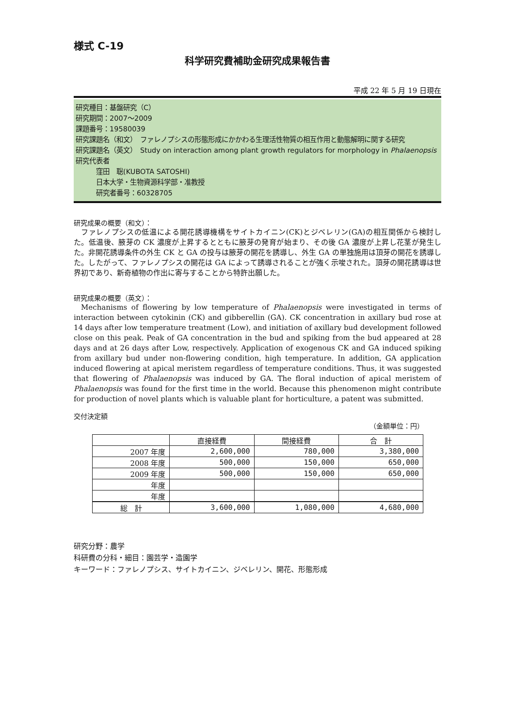様式 C-19
科学研究費補助金研究成果報告書
平成 22 年 5 月 19 日現在
研究種目：基盤研究（C）
研究期間：2007～2009
課題番号：19580039
研究課題名（和文）　ファレノプシスの形態形成にかかわる生理活性物質の相互作用と動態解明に関する研究
研究課題名（英文）　Study on interaction among plant growth regulators for morphology in Phalaenopsis
研究代表者
　　　窪田　聡(KUBOTA SATOSHI)
　　　日本大学・生物資源科学部・准教授
　　　研究者番号：60328705
研究成果の概要（和文）：
ファレノプシスの低温による開花誘導機構をサイトカイニン(CK)とジベレリン(GA)の相互関係から検討した。低温後、腋芽の CK 濃度が上昇するとともに腋芽の発育が始まり、その後 GA 濃度が上昇し花茎が発生した。非開花誘導条件の外生 CK と GA の投与は腋芽の開花を誘導し、外生 GA の単独施用は頂芽の開花を誘導した。したがって、ファレノプシスの開花は GA によって誘導されることが強く示唆された。頂芽の開花誘導は世界初であり、新奇植物の作出に寄与することから特許出願した。
研究成果の概要（英文）：
Mechanisms of flowering by low temperature of Phalaenopsis were investigated in terms of interaction between cytokinin (CK) and gibberellin (GA). CK concentration in axillary bud rose at 14 days after low temperature treatment (Low), and initiation of axillary bud development followed close on this peak. Peak of GA concentration in the bud and spiking from the bud appeared at 28 days and at 26 days after Low, respectively. Application of exogenous CK and GA induced spiking from axillary bud under non-flowering condition, high temperature. In addition, GA application induced flowering at apical meristem regardless of temperature conditions. Thus, it was suggested that flowering of Phalaenopsis was induced by GA. The floral induction of apical meristem of Phalaenopsis was found for the first time in the world. Because this phenomenon might contribute for production of novel plants which is valuable plant for horticulture, a patent was submitted.
交付決定額
（金額単位：円）
| | 直接経費 | 間接経費 | 合 計 |
| --- | --- | --- | --- |
| 2007 年度 | 2,600,000 | 780,000 | 3,380,000 |
| 2008 年度 | 500,000 | 150,000 | 650,000 |
| 2009 年度 | 500,000 | 150,000 | 650,000 |
| 年度 | | | |
| 年度 | | | |
| 総 計 | 3,600,000 | 1,080,000 | 4,680,000 |
研究分野：農学
科研費の分科・細目：園芸学・造園学
キーワード：ファレノプシス、サイトカイニン、ジベレリン、開花、形態形成